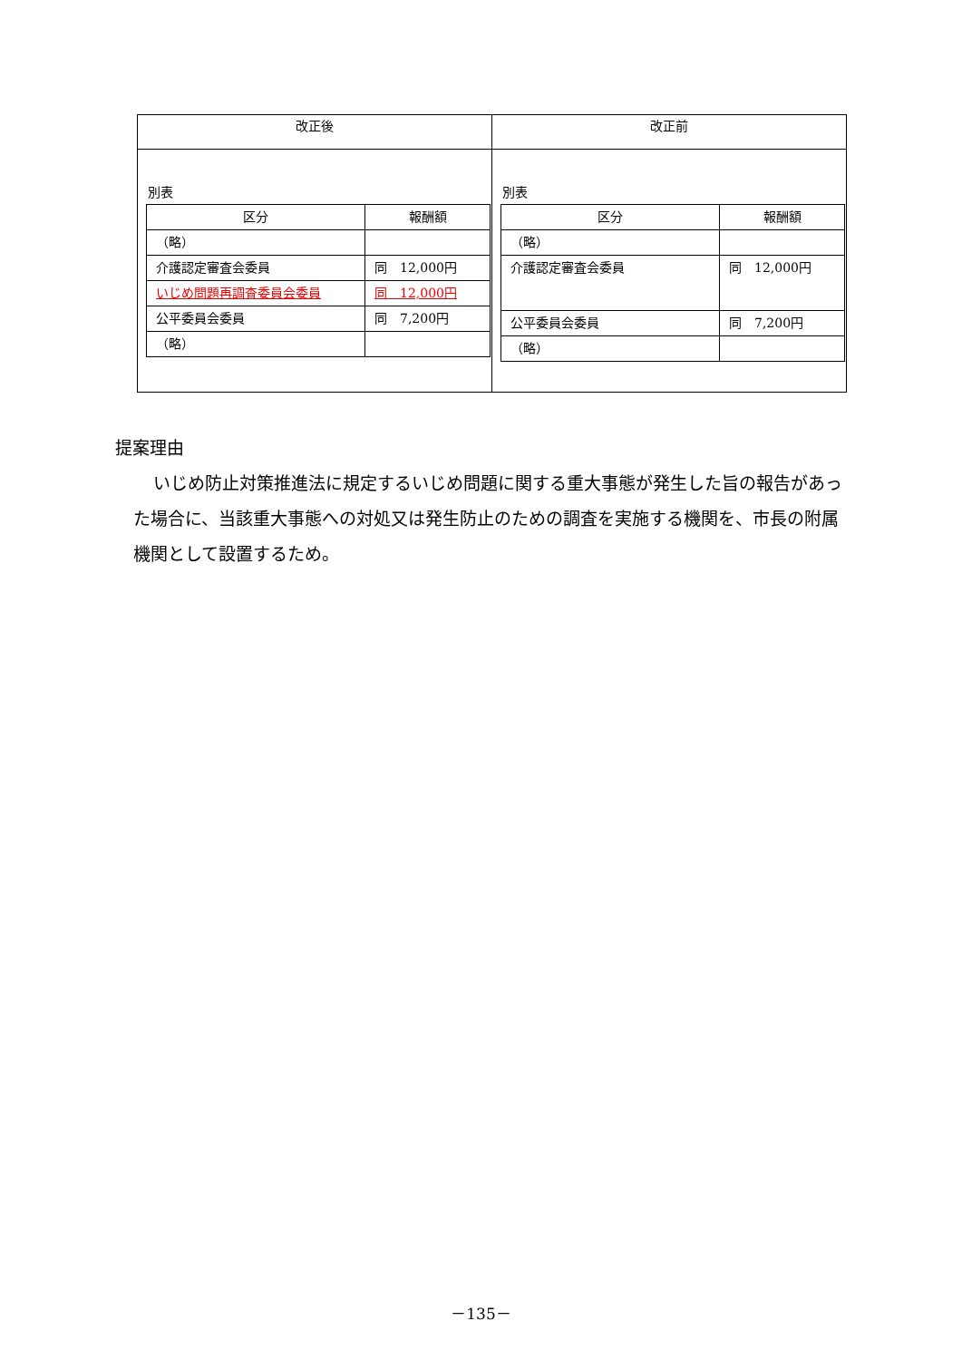| 改正後 | 改正前 |
| --- | --- |
| 別表 / 区分 / 報酬額 / / --- / --- / / （略） / / / 介護認定審査会委員 / 同 12,000円 / / いじめ問題再調査委員会委員 / 同 12,000円 / / 公平委員会委員 / 同 7,200円 / / （略） / / | 別表 / 区分 / 報酬額 / / --- / --- / / （略） / / / 介護認定審査会委員 / 同 12,000円 / / 公平委員会委員 / 同 7,200円 / / （略） / / |
提案理由
いじめ防止対策推進法に規定するいじめ問題に関する重大事態が発生した旨の報告があった場合に、当該重大事態への対処又は発生防止のための調査を実施する機関を、市長の附属機関として設置するため。
－135－